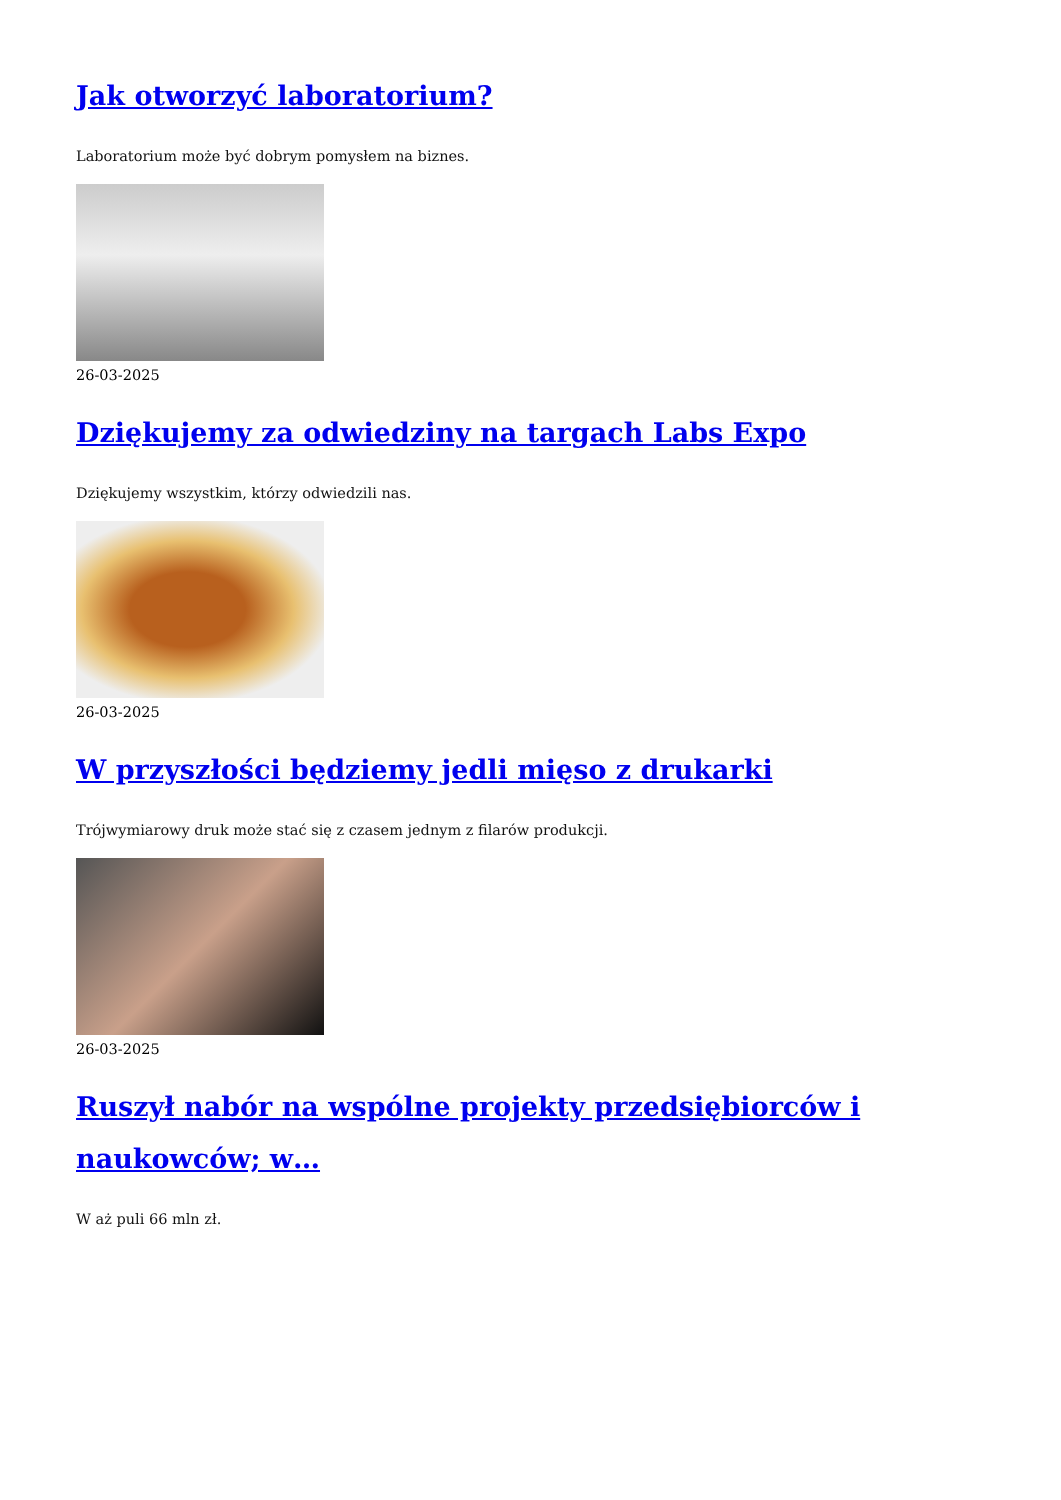Jak otworzyć laboratorium?
Laboratorium może być dobrym pomysłem na biznes.
26-03-2025
Dziękujemy za odwiedziny na targach Labs Expo
Dziękujemy wszystkim, którzy odwiedzili nas.
26-03-2025
W przyszłości będziemy jedli mięso z drukarki
Trójwymiarowy druk może stać się z czasem jednym z filarów produkcji.
26-03-2025
Ruszył nabór na wspólne projekty przedsiębiorców i naukowców; w…
W aż puli 66 mln zł.